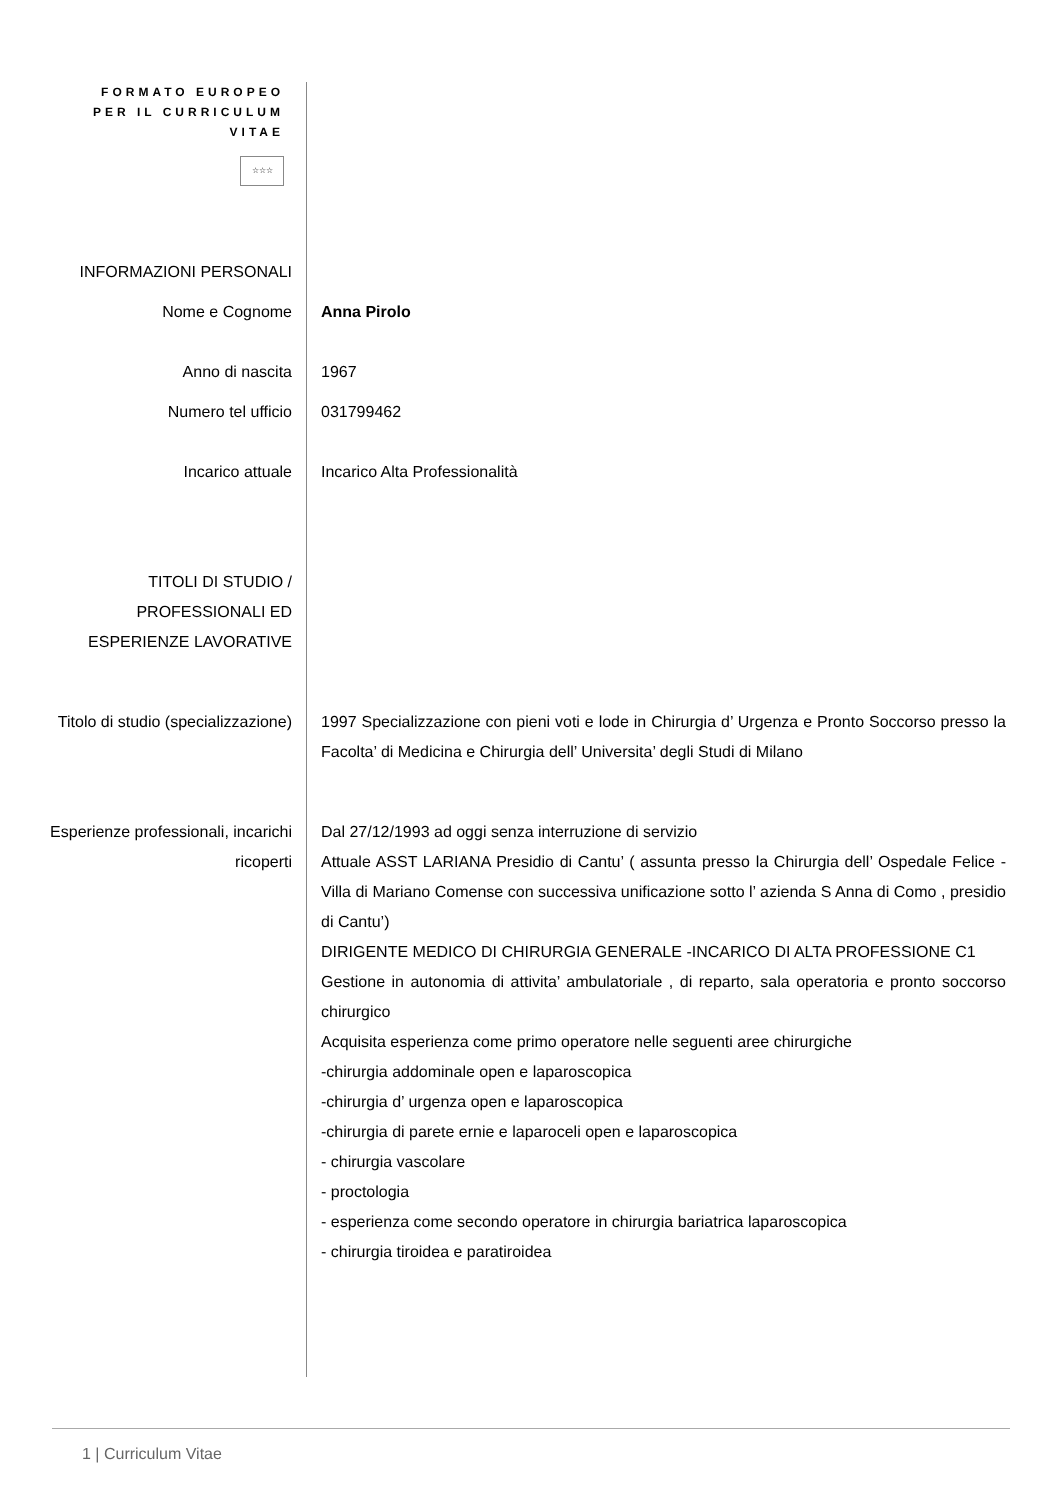FORMATO EUROPEO
PER IL CURRICULUM
VITAE
☆☆☆
INFORMAZIONI PERSONALI
Nome e Cognome
Anna Pirolo
Anno di nascita
1967
Numero tel ufficio
031799462
Incarico attuale
Incarico Alta Professionalità
TITOLI DI STUDIO /
PROFESSIONALI ED
ESPERIENZE LAVORATIVE
Titolo di studio (specializzazione)
1997 Specializzazione con pieni voti e lode in Chirurgia d’ Urgenza e Pronto Soccorso presso la Facolta’ di Medicina e Chirurgia dell’ Universita’ degli Studi di Milano
Esperienze professionali, incarichi ricoperti
Dal 27/12/1993 ad oggi senza interruzione di servizio
Attuale ASST LARIANA Presidio di Cantu’ ( assunta presso la Chirurgia dell’ Ospedale Felice -Villa di Mariano Comense con successiva unificazione sotto l’ azienda S Anna di Como , presidio di Cantu’)
DIRIGENTE MEDICO DI CHIRURGIA GENERALE -INCARICO DI ALTA PROFESSIONE C1
Gestione in autonomia di attivita’ ambulatoriale , di reparto, sala operatoria e pronto soccorso chirurgico
Acquisita esperienza come primo operatore nelle seguenti aree chirurgiche
-chirurgia addominale open e laparoscopica
-chirurgia d’ urgenza open e laparoscopica
-chirurgia di parete ernie e laparoceli open e laparoscopica
- chirurgia vascolare
- proctologia
- esperienza come secondo operatore in chirurgia bariatrica laparoscopica
- chirurgia tiroidea e paratiroidea
1 | Curriculum Vitae